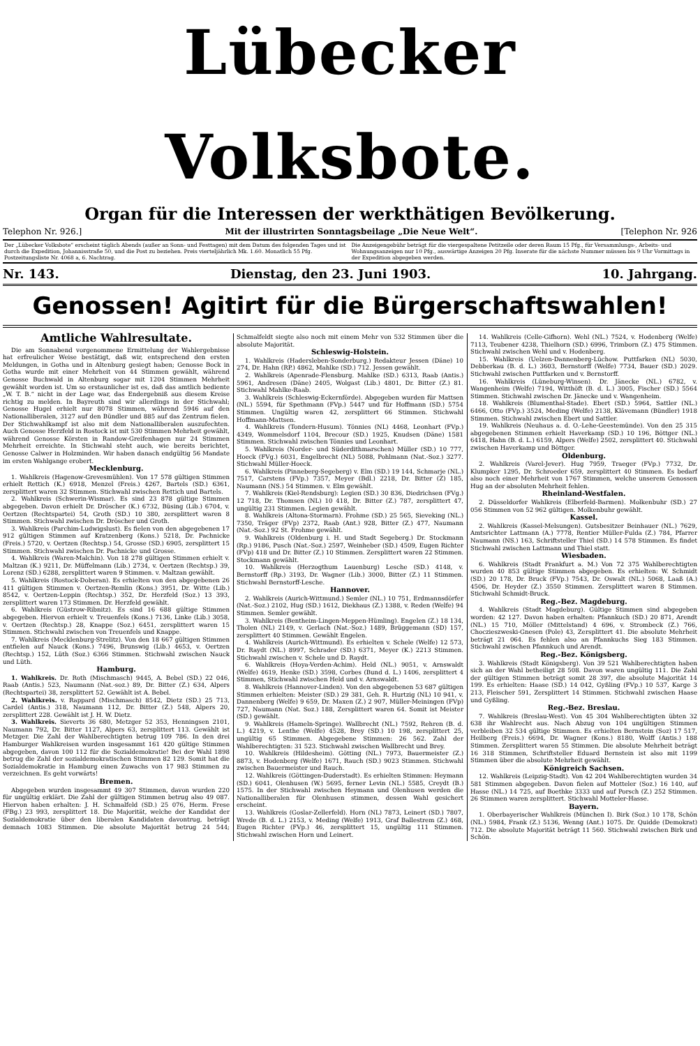Lübecker Volksbote.
Organ für die Interessen der werkthätigen Bevölkerung.
Telephon Nr. 926.] Mit der illustrirten Sonntagsbeilage „Die Neue Welt“. [Telephon Nr. 926
Der „Lübecker Volksbote“ erscheint täglich Abends (außer an Sonn- und Festtagen) mit dem Datum des folgenden Tages und ist durch die Expedition, Johannisstraße 50, und die Post zu beziehen. Preis vierteljährlich Mk. 1.60. Monatlich 55 Pfg. Postzeitungsliste Nr. 4068 a, 6. Nachtrag.
Die Anzeigengebühr beträgt für die viergespaltene Petitzeile oder deren Raum 15 Pfg., für Versammlungs-, Arbeits- und Wohnungsanzeigen nur 10 Pfg., auswärtige Anzeigen 20 Pfg. Inserate für die nächste Nummer müssen bis 9 Uhr Vormittags in der Expedition abgegeben werden.
Nr. 143. Dienstag, den 23. Juni 1903. 10. Jahrgang.
Genossen! Agitirt für die Bürgerschaftswahlen!
Amtliche Wahlresultate.
Die am Sonnabend vorgenommene Ermittelung der Wahlergebnisse hat erfreulicher Weise bestätigt, daß wir, entsprechend den ersten Meldungen, in Gotha und in Altenburg gesiegt haben; Genosse Bock in Gotha wurde mit einer Mehrheit von 44 Stimmen gewählt, während Genosse Buchwald in Altenburg sogar mit 1204 Stimmen Mehrheit gewählt worden ist. Um so erstaunlicher ist es, daß das amtlich bediente „W. T. B.“ nicht in der Lage war, das Endergebniß aus diesem Kreise richtig zu melden. In Bayreuth sind wir allerdings in der Stichwahl; Genosse Hugel erhielt nur 8078 Stimmen, während 5946 auf den Nationalliberalen, 3127 auf den Bündler und 885 auf das Zentrum fielen. Der Stichwahlkampf ist also mit dem Nationalliberalen auszufechten. Auch Genosse Herzfeld in Rostock ist mit 530 Stimmen Mehrheit gewählt, während Genosse Körsten in Randow-Greifenhagen nur 24 Stimmen Mehrheit erreichte. In Stichwahl steht auch, wie bereits berichtet, Genosse Calwer in Holzminden. Wir haben danach endgültig 56 Mandate im ersten Wahlgange erobert.
Mecklenburg.
1. Wahlkreis (Hagenow-Grevesmühlen). Von 17 578 gültigen Stimmen erhielt Rettich (K.) 6918, Menzel (Freis.) 4267, Bartels (SD.) 6361, zersplittert waren 32 Stimmen. Stichwahl zwischen Rettich und Bartels.
2. Wahlkreis (Schwerin-Wismar). Es sind 23 878 gültige Stimmen abgegeben. Davon erhielt Dr. Dröscher (K.) 6732, Büsing (Lib.) 6704, v. Oertzen (Rechtspartei) 54, Groth (SD.) 10 380, zersplittert waren 8 Stimmen. Stichwahl zwischen Dr. Dröscher und Groth.
3. Wahlkreis (Parchim-Ludwigslust). Es fielen von den abgegebenen 17 912 gültigen Stimmen auf Kratzenberg (Kons.) 5218, Dr. Pachnicke (Freis.) 5720, v. Oertzen (Rechtsp.) 54, Grosse (SD.) 6905, zersplittert 15 Stimmen. Stichwahl zwischen Dr. Pachnicke und Grosse.
4. Wahlkreis (Waren-Malchin). Von 18 278 gültigen Stimmen erhielt v. Maltzan (K.) 9211, Dr. Müffelmann (Lib.) 2734, v. Oertzen (Rechtsp.) 39, Lorenz (SD.) 6288, zersplittert waren 9 Stimmen. v. Maltzan gewählt.
5. Wahlkreis (Rostock-Doberan). Es erhielten von den abgegebenen 26 411 gültigen Stimmen v. Oertzen-Remlin (Kons.) 3951, Dr. Witte (Lib.) 8542, v. Oertzen-Leppin (Rechtsp.) 352, Dr. Herzfeld (Soz.) 13 393, zersplittert waren 173 Stimmen. Dr. Herzfeld gewählt.
6. Wahlkreis (Güstrow-Ribnitz). Es sind 16 688 gültige Stimmen abgegeben. Hiervon erhielt v. Treuenfels (Kons.) 7136, Linke (Lib.) 3058, v. Oertzen (Rechtsp.) 28, Knappe (Soz.) 6451, zersplittert waren 15 Stimmen. Stichwahl zwischen von Treuenfels und Knappe.
7. Wahlkreis (Mecklenburg-Strelitz). Von den 18 667 gültigen Stimmen entfielen auf Nauck (Kons.) 7496, Brunswig (Lib.) 4653, v. Oertzen (Rechtsp.) 152, Lüth (Soz.) 6366 Stimmen. Stichwahl zwischen Nauck und Lüth.
Hamburg.
1. Wahlkreis. Dr. Roth (Mischmasch) 9445, A. Bebel (SD.) 22 046, Raab (Antis.) 523, Naumann (Nat.-soz.) 89, Dr. Bitter (Z.) 634, Alpers (Rechtspartei) 38, zersplittert 52. Gewählt ist A. Bebel.
2. Wahlkreis. v. Rappard (Mischmasch) 8542, Dietz (SD.) 25 713, Cardel (Antis.) 318, Naumann 112, Dr. Bitter (Z.) 548, Alpers 20, zersplittert 228. Gewählt ist J. H. W. Dietz.
3. Wahlkreis. Sieverts 36 680, Metzger 52 353, Henningsen 2101, Naumann 792, Dr. Bitter 1127, Alpers 63, zersplittert 113. Gewählt ist Metzger. Die Zahl der Wahlberechtigten betrug 109 786. In den drei Hamburger Wahlkreisen wurden insgesammt 161 420 gültige Stimmen abgegeben, davon 100 112 für die Sozialdemokratie! Bei der Wahl 1898 betrug die Zahl der sozialdemokratischen Stimmen 82 129. Somit hat die Sozialdemokratie in Hamburg einen Zuwachs von 17 983 Stimmen zu verzeichnen. Es geht vorwärts!
Bremen.
Abgegeben wurden insgesammt 49 307 Stimmen, davon wurden 220 für ungültig erklärt. Die Zahl der gültigen Stimmen betrug also 49 087. Hiervon haben erhalten: J. H. Schmalfeld (SD.) 25 076, Herm. Frese (FBg.) 23 993, zersplittert 18. Die Majorität, welche der Kandidat der Sozialdemokratie über den liberalen Kandidaten davontrug, beträgt demnach 1083 Stimmen. Die absolute Majorität betrug 24 544; Schmalfeldt siegte also noch mit einem Mehr von 532 Stimmen über die absolute Majorität.
Schleswig-Holstein.
1. Wahlkreis (Hadersleben-Sonderburg.) Redakteur Jessen (Däne) 10 274, Dr. Hahn (RP.) 4862, Mahlke (SD.) 712. Jessen gewählt.
2. Wahlkreis (Apenrade-Flensburg. Mahlke (SD.) 6313, Raab (Antis.) 5961, Andresen (Däne) 2405, Wolgast (Lib.) 4801, Dr. Bitter (Z.) 81. Stichwahl Mahlke-Raab.
3. Wahlkreis (Schleswig-Eckernförde). Abgegeben wurden für Mattsen (NL.) 5594, für Spethmann (FVp.) 5447 und für Hoffmann (SD.) 5754 Stimmen. Ungültig waren 42, zersplittert 66 Stimmen. Stichwahl Hoffmann-Mattsen.
4. Wahlkreis (Tondern-Husum). Tönnies (NL) 4468, Leonhart (FVp.) 4349, Wommelsdorf 1104, Brecour (SD.) 1925, Knudsen (Däne) 1581 Stimmen. Stichwahl zwischen Tönnies und Leonhart.
5. Wahlkreis (Norder- und Süderdithmarschen) Müller (SD.) 10 777, Hoeck (FVg.) 6031, Engelbrecht (NL) 5088, Pohlmann (Nat.-Soz.) 3277. Stichwahl Müller-Hoeck.
6. Wahlkreis (Pinneberg-Segeberg) v. Elm (SD.) 19 144, Schmarje (NL.) 7517, Carstens (FVp.) 7357, Meyer (Bdl.) 2218, Dr. Bitter (Z) 185, Naumann (NS.) 54 Stimmen. v. Elm gewählt.
7. Wahlkreis (Kiel-Rendsburg): Legien (SD.) 30 836, Diedrichsen (FVg.) 12 718, Dr. Thomsen (NL) 10 418, Dr. Bitter (Z.) 787, zersplittert 47, ungültig 231 Stimmen. Legien gewählt.
8. Wahlkreis (Altona-Stormarn). Frohme (SD.) 25 565, Sieveking (NL.) 7350, Träger (FVp) 2372, Raab (Ant.) 928, Bitter (Z.) 477, Naumann (Nat.-Soz.) 92 St. Frohme gewählt.
9. Wahlkreis (Oldenburg i. H. und Stadt Segeberg.) Dr. Stockmann (Rp.) 9186, Pusch (Nat.-Soz.) 2597, Weinheber (SD.) 4509, Eugen Richter (FVp) 418 und Dr. Bitter (Z.) 10 Stimmen. Zersplittert waren 22 Stimmen. Stockmann gewählt.
10. Wahlkreis (Herzogthum Lauenburg) Lesche (SD.) 4148, v. Bernstorff (Rp.) 3193, Dr. Wagner (Lib.) 3000, Bitter (Z.) 11 Stimmen. Stichwahl Bernstorff-Lesche.
Hannover.
2. Wahlkreis (Aurich-Wittmund.) Semler (NL.) 10 751, Erdmannsdörfer (Nat.-Soz.) 2102, Hug (SD.) 1612, Diekhaus (Z.) 1388, v. Reden (Welfe) 94 Stimmen. Semler gewählt.
3. Wahlkreis (Bentheim-Lingen-Meppen-Hümling). Engelen (Z.) 18 134, Tholen (NL) 2149, v. Gerlach (Nat.-Soz.) 1489, Brüggemann (SD) 157, zersplittert 40 Stimmen. Gewählt Engelen.
4. Wahlkreis (Aurich-Wittmund). Es erhielten v. Schele (Welfe) 12 573, Dr. Raydt (NL.) 8997, Schrader (SD.) 6371, Meyer (K.) 2213 Stimmen. Stichwahl zwischen v. Schele und D. Raydt.
6. Wahlkreis (Hoya-Verden-Achim). Held (NL.) 9051, v. Arnswaldt (Welfe) 4619, Henke (SD.) 3598, Corbes (Bund d. L.) 1406, zersplittert 4 Stimmen, Stichwahl zwischen Held und v. Arnswaldt.
8. Wahlkreis (Hannover-Linden). Von den abgegebenen 53 687 gültigen Stimmen erhielten: Meister (SD.) 29 381, Geh. R. Hurtzig (NL) 10 941, v. Dannenberg (Welfe) 9 659, Dr. Maxen (Z.) 2 907, Müller-Meiningen (FVp) 727, Naumann (Nat. Soz.) 188, Zersplittert waren 64. Somit ist Meister (SD.) gewählt.
9. Wahlkreis (Hameln-Springe). Wallbrecht (NL.) 7592, Rehren (B. d. L.) 4219, v. Lenthe (Welfe) 4528, Brey (SD.) 10 198, zersplittert 25, ungültig 65 Stimmen. Abgegebene Stimmen: 26 562. Zahl der Wahlberechtigten: 31 523. Stichwahl zwischen Wallbrecht und Brey.
10. Wahlkreis (Hildesheim). Götting (NL.) 7973, Bauermeister (Z.) 8873, v. Hodenberg (Welfe) 1671, Rauch (SD.) 9023 Stimmen. Stichwahl zwischen Bauermeister und Rauch.
12. Wahlkreis (Göttingen-Duderstadt). Es erhielten Stimmen: Heymann (SD.) 6041, Olenhusen (W.) 5695, ferner Levin (NL.) 5585, Creydt (B.) 1575. In der Stichwahl zwischen Heymann und Olenhusen werden die Nationalliberalen für Olenhusen stimmen, dessen Wahl gesichert erscheint.
13. Wahlkreis (Goslar-Zellerfeld). Horn (NL) 7873, Leinert (SD.) 7807, Wrede (B. d. L.) 2153, v. Meding (Welfe) 1913, Graf Ballestrem (Z.) 468, Eugen Richter (FVp.) 46, zersplittert 15, ungültig 111 Stimmen. Stichwahl zwischen Horn und Leinert.
14. Wahlkreis (Celle-Gifhorn). Wehl (NL.) 7524, v. Hodenberg (Welfe) 7113, Teubener 4238, Thielhorn (SD.) 6996, Trimborn (Z.) 475 Stimmen. Stichwahl zwischen Wehl und v. Hodenberg.
15. Wahlkreis (Uelzen-Dannenberg-Lüchow. Puttfarken (NL) 5030, Debberkau (B. d. L.) 3603, Bernstorff (Welfe) 7734, Bauer (SD.) 2029. Stichwahl zwischen Puttfarken und v. Bernstorff.
16. Wahlkreis (Lüneburg-Winsen). Dr. Jänecke (NL.) 6782, v. Wangenheim (Welfe) 7194, Witthöft (B. d. L.) 3005, Fischer (SD.) 5564 Stimmen. Stichwahl zwischen Dr. Jänecke und v. Wangenheim.
18. Wahlkreis (Blumenthal-Stade). Ebert (SD.) 5964, Sattler (NL.) 6466, Otto (FVp.) 3524, Meding (Welfe) 2138, Klävemann (Bündler) 1918 Stimmen. Stichwahl zwischen Ebert und Sattler.
19. Wahlkreis (Neuhaus a. d. O.-Lehe-Geestemünde). Von den 25 315 abgegebenen Stimmen erhielt Haverkamp (SD.) 10 196, Böttger (NL.) 6418, Hahn (B. d. L.) 6159, Alpers (Welfe) 2502, zersplittert 40. Stichwahl zwischen Haverkamp und Böttger.
Oldenburg.
2. Wahlkreis (Varel-Jever). Hug 7959, Traeger (FVp.) 7732, Dr. Klumpker 1295, Dr. Schroeder 659, zersplittert 40 Stimmen. Es bedarf also noch einer Mehrheit von 1767 Stimmen, welche unserem Genossen Hug an der absoluten Mehrheit fehlen.
Rheinland-Westfalen.
2. Düsseldorfer Wahlkreis (Elberfeld-Barmen). Molkenbuhr (SD.) 27 056 Stimmen von 52 962 gültigen. Molkenbuhr gewählt.
Kassel.
2. Wahlkreis (Kassel-Melsungen). Gutsbesitzer Beinhauer (NL.) 7629, Amtsrichter Lattmann (A.) 7778, Rentier Müller-Fulda (Z.) 784, Pfarrer Naumann (NS.) 163, Schriftsteller Thiel (SD.) 14 578 Stimmen. Es findet Stichwahl zwischen Lattmann und Thiel statt.
Wiesbaden.
6. Wahlkreis (Stadt Frankfurt a. M.) Von 72 375 Wahlberechtigten wurden 40 853 gültige Stimmen abgegeben. Es erhielten: W. Schmidt (SD.) 20 178, Dr. Bruck (FVp.) 7543, Dr. Oswalt (NL.) 5068, Laaß (A.) 4506, Dr. Heyder (Z.) 3550 Stimmen. Zersplittert waren 8 Stimmen. Stichwahl Schmidt-Bruck.
Reg.-Bez. Magdeburg.
4. Wahlkreis (Stadt Magdeburg). Gültige Stimmen sind abgegeben worden: 42 127. Davon haben erhalten: Pfannkuch (SD.) 20 871, Arendt (NL.) 15 710, Möller (Mittelstand) 4 696, v. Strombeck (Z.) 766, Choczieszweski-Gnesen (Pole) 43, Zersplittert 41. Die absolute Mehrheit beträgt 21 064. Es fehlen also an Pfannkuchs Sieg 183 Stimmen. Stichwahl zwischen Pfannkuch und Arendt.
Reg.-Bez. Königsberg.
3. Wahlkreis (Stadt Königsberg). Von 39 521 Wahlberechtigten haben sich an der Wahl betheiligt 28 508. Davon waren ungültig 111. Die Zahl der gültigen Stimmen beträgt somit 28 397, die absolute Majorität 14 199. Es erhielten: Haase (SD.) 14 042, Gyßling (FVp.) 10 537, Karge 3 213, Fleischer 591, Zersplittert 14 Stimmen. Stichwahl zwischen Haase und Gyßling.
Reg.-Bez. Breslau.
7. Wahlkreis (Breslau-West). Von 45 304 Wahlberechtigten übten 32 638 ihr Wahlrecht aus. Nach Abzug von 104 ungültigen Stimmen verbleiben 32 534 gültige Stimmen. Es erhielten Bernstein (Soz) 17 517, Heilberg (Freis.) 6694, Dr. Wagner (Kons.) 8180, Wolff (Antis.) 188 Stimmen. Zersplittert waren 55 Stimmen. Die absolute Mehrheit beträgt 16 318 Stimmen, Schriftsteller Eduard Bernstein ist also mit 1199 Stimmen über die absolute Mehrheit gewählt.
Königreich Sachsen.
12. Wahlkreis (Leipzig-Stadt). Von 42 204 Wahlberechtigten wurden 34 581 Stimmen abgegeben. Davon fielen auf Motteler (Soz.) 16 140, auf Hasse (NL.) 14 725, auf Boethke 3333 und auf Porsch (Z.) 252 Stimmen. 26 Stimmen waren zersplittert. Stichwahl Motteler-Hasse.
Bayern.
1. Oberbayerischer Wahlkreis (München I). Birk (Soz.) 10 178, Schön (NL.) 5984, Frank (Z.) 5136, Wenng (Ant.) 1075. Dr. Quidde (Demokrat) 712. Die absolute Majorität beträgt 11 560. Stichwahl zwischen Birk und Schön.